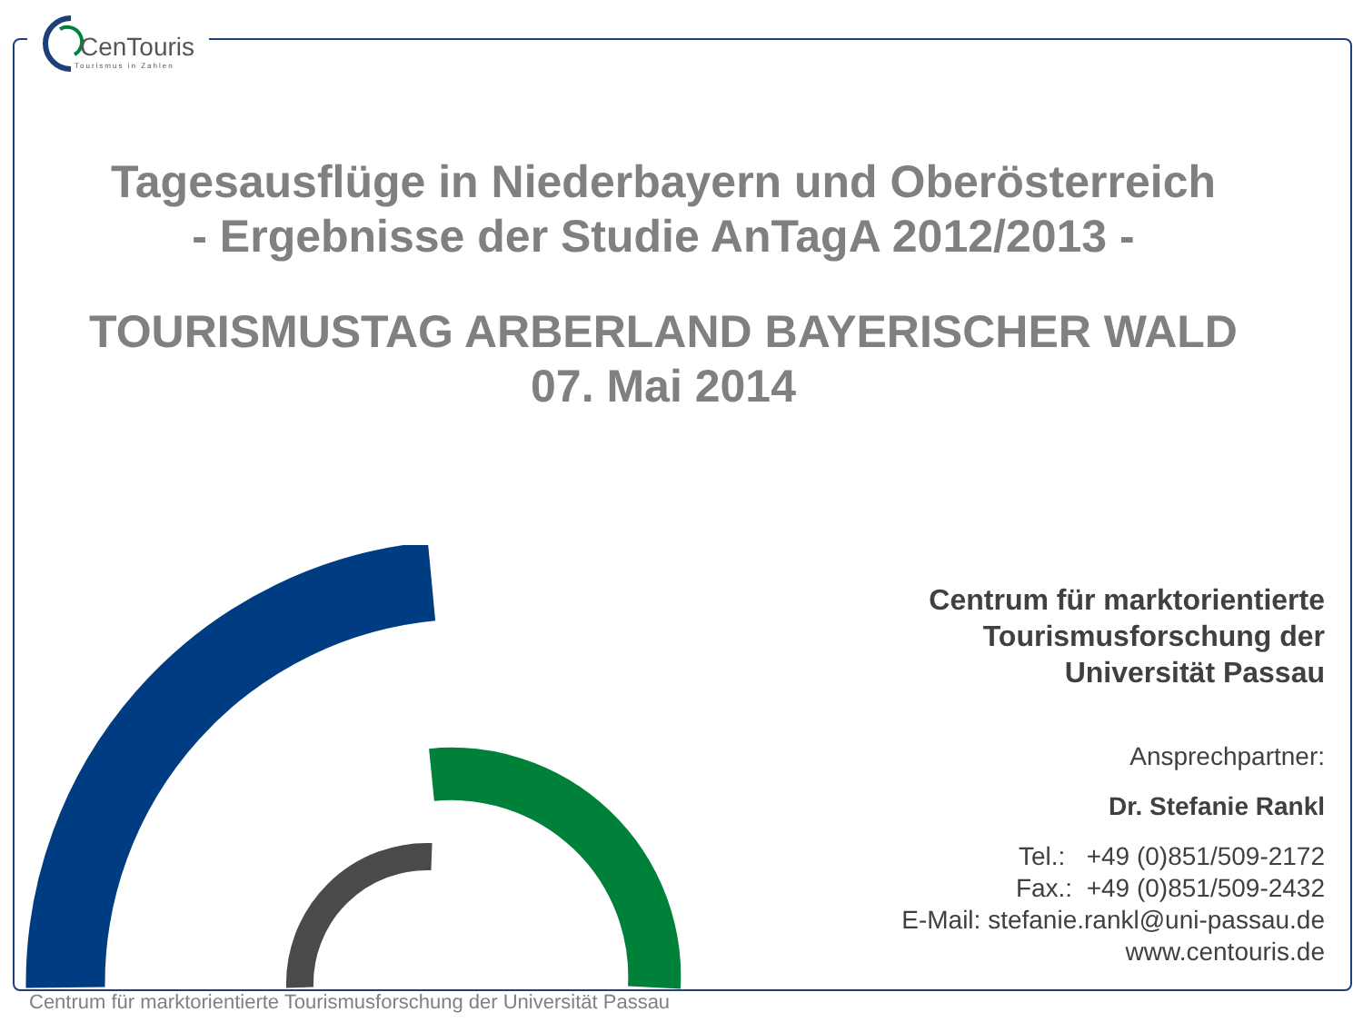CenTouris
Tourismus in Zahlen
Tagesausflüge in Niederbayern und Oberösterreich
- Ergebnisse der Studie AnTagA 2012/2013 -
TOURISMUSTAG ARBERLAND BAYERISCHER WALD
07. Mai 2014
Centrum für marktorientierte
Tourismusforschung der
Universität Passau
Ansprechpartner:
Dr. Stefanie Rankl
Tel.: +49 (0)851/509-2172
Fax.: +49 (0)851/509-2432
E-Mail: stefanie.rankl@uni-passau.de
www.centouris.de
Centrum für marktorientierte Tourismusforschung der Universität Passau